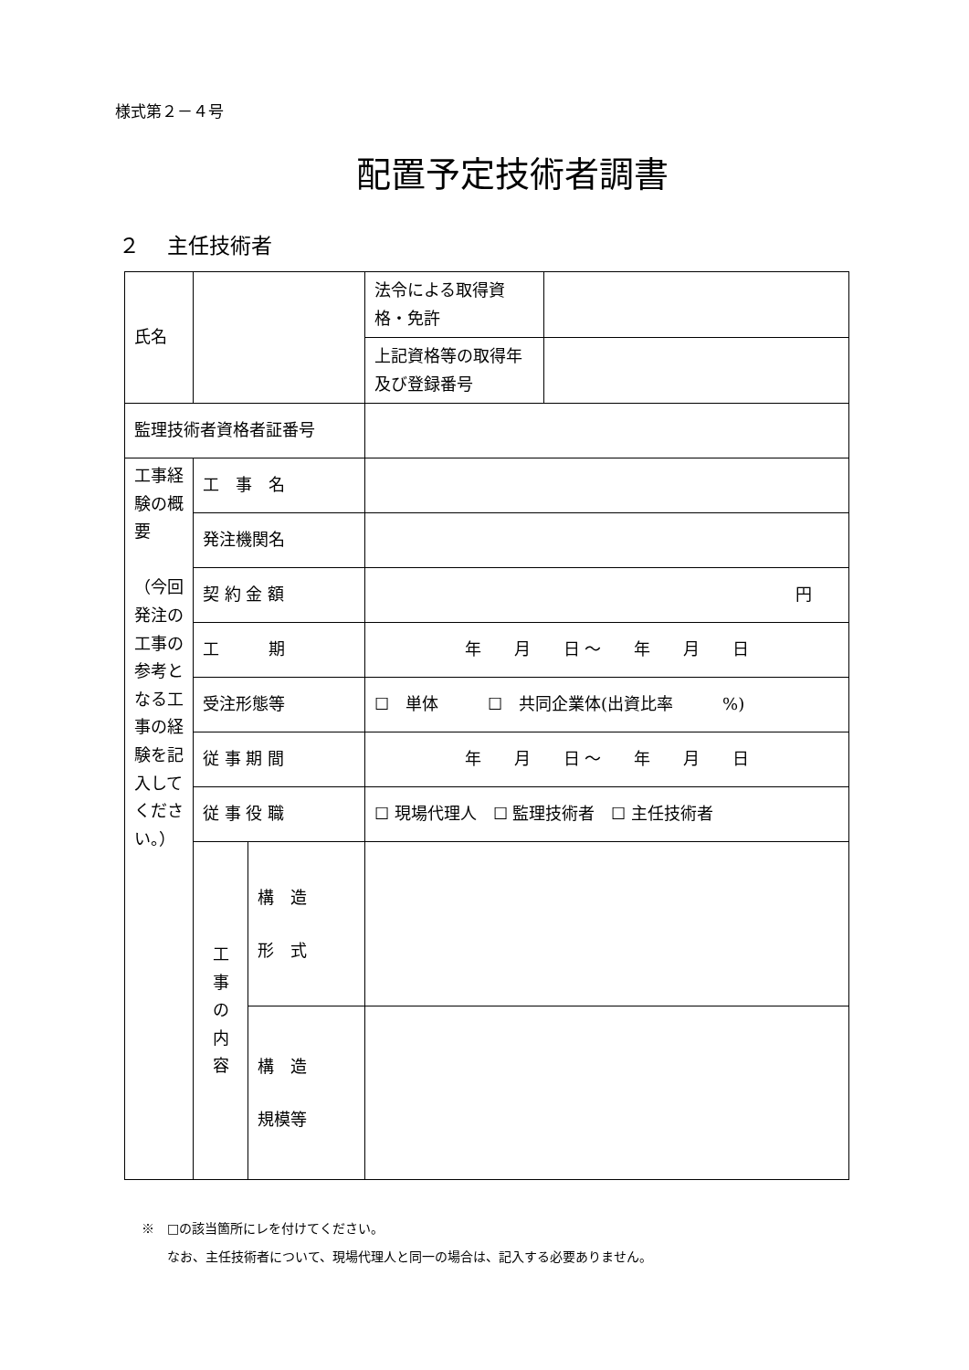様式第２－４号
配置予定技術者調書
２　 主任技術者
| 氏名 | | | 法令による取得資格・免許 | |
| | | | 上記資格等の取得年及び登録番号 | |
| 監理技術者資格者証番号 | | | | |
| 工事経験の概 要 （今回発注の工事の参考となる工事の経験を記入してください。） | 工 事 名 | | | |
| | 発注機関名 | | | |
| | 契 約 金 額 | | 円 | |
| | 工 期 | | 年 月 日 ～ 年 月 日 | |
| | 受注形態等 | | ☐ 単体 ☐ 共同企業体(出資比率 %) | |
| | 従 事 期 間 | | 年 月 日 ～ 年 月 日 | |
| | 従 事 役 職 | | ☐ 現場代理人 ☐ 監理技術者 ☐ 主任技術者 | |
| | 工 事 の 内 容 | 構 造 形 式 | | |
| | | 構 造 規模等 | | |
※　□の該当箇所にレを付けてください。
　　なお、主任技術者について、現場代理人と同一の場合は、記入する必要ありません。